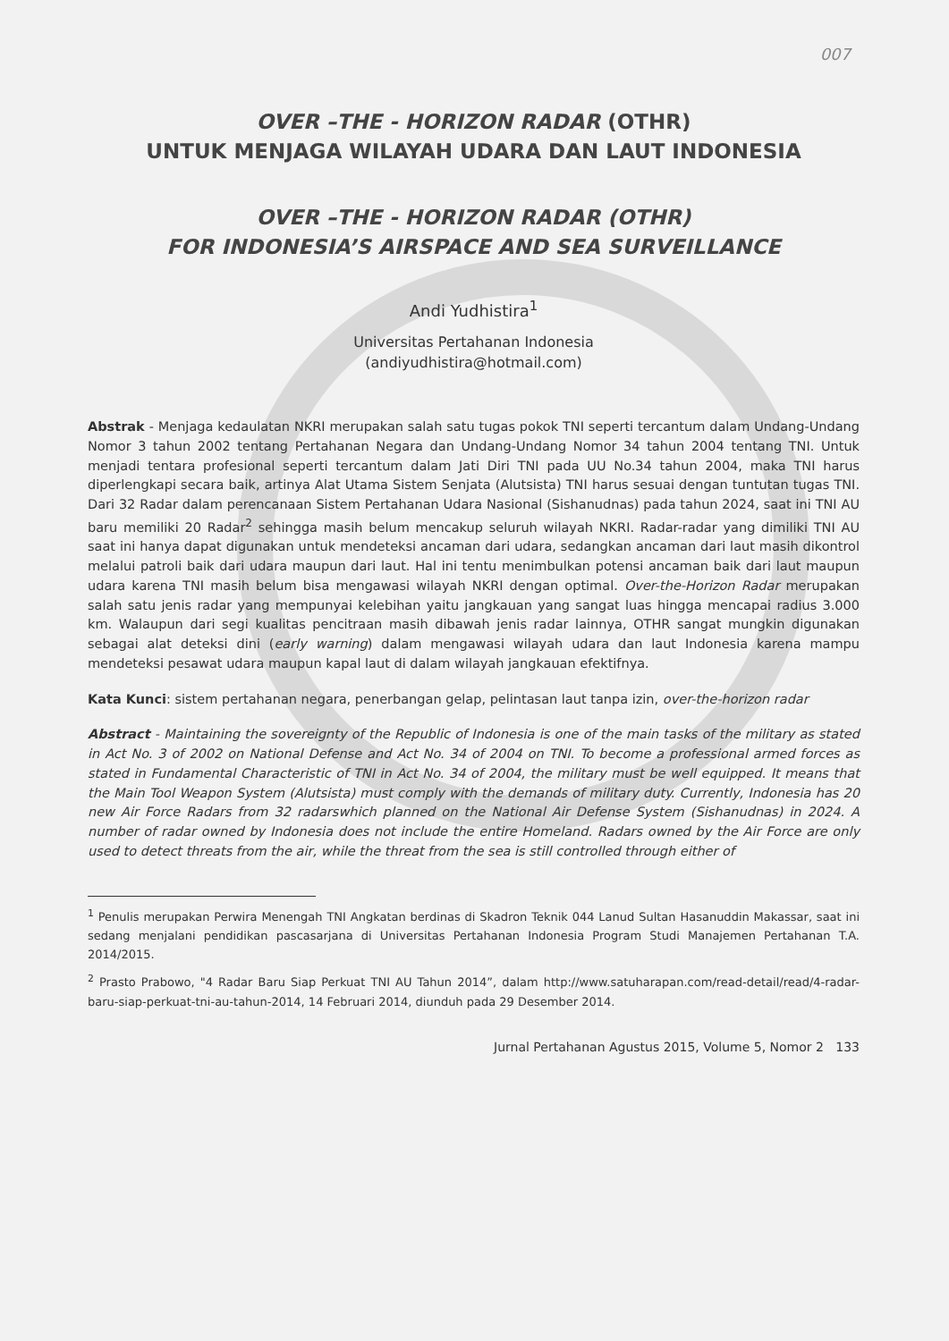007
OVER –THE - HORIZON RADAR (OTHR)
UNTUK MENJAGA WILAYAH UDARA DAN LAUT INDONESIA
OVER –THE - HORIZON RADAR (OTHR)
FOR INDONESIA’S AIRSPACE AND SEA SURVEILLANCE
Andi Yudhistira<sup>1</sup>
Universitas Pertahanan Indonesia
(andiyudhistira@hotmail.com)
Abstrak - Menjaga kedaulatan NKRI merupakan salah satu tugas pokok TNI seperti tercantum dalam Undang-Undang Nomor 3 tahun 2002 tentang Pertahanan Negara dan Undang-Undang Nomor 34 tahun 2004 tentang TNI. Untuk menjadi tentara profesional seperti tercantum dalam Jati Diri TNI pada UU No.34 tahun 2004, maka TNI harus diperlengkapi secara baik, artinya Alat Utama Sistem Senjata (Alutsista) TNI harus sesuai dengan tuntutan tugas TNI. Dari 32 Radar dalam perencanaan Sistem Pertahanan Udara Nasional (Sishanudnas) pada tahun 2024, saat ini TNI AU baru memiliki 20 Radar<sup>2</sup> sehingga masih belum mencakup seluruh wilayah NKRI. Radar-radar yang dimiliki TNI AU saat ini hanya dapat digunakan untuk mendeteksi ancaman dari udara, sedangkan ancaman dari laut masih dikontrol melalui patroli baik dari udara maupun dari laut. Hal ini tentu menimbulkan potensi ancaman baik dari laut maupun udara karena TNI masih belum bisa mengawasi wilayah NKRI dengan optimal. Over-the-Horizon Radar merupakan salah satu jenis radar yang mempunyai kelebihan yaitu jangkauan yang sangat luas hingga mencapai radius 3.000 km. Walaupun dari segi kualitas pencitraan masih dibawah jenis radar lainnya, OTHR sangat mungkin digunakan sebagai alat deteksi dini (early warning) dalam mengawasi wilayah udara dan laut Indonesia karena mampu mendeteksi pesawat udara maupun kapal laut di dalam wilayah jangkauan efektifnya.
Kata Kunci: sistem pertahanan negara, penerbangan gelap, pelintasan laut tanpa izin, over-the-horizon radar
Abstract - Maintaining the sovereignty of the Republic of Indonesia is one of the main tasks of the military as stated in Act No. 3 of 2002 on National Defense and Act No. 34 of 2004 on TNI. To become a professional armed forces as stated in Fundamental Characteristic of TNI in Act No. 34 of 2004, the military must be well equipped. It means that the Main Tool Weapon System (Alutsista) must comply with the demands of military duty. Currently, Indonesia has 20 new Air Force Radars from 32 radarswhich planned on the National Air Defense System (Sishanudnas) in 2024. A number of radar owned by Indonesia does not include the entire Homeland. Radars owned by the Air Force are only used to detect threats from the air, while the threat from the sea is still controlled through either of
<sup>1</sup> Penulis merupakan Perwira Menengah TNI Angkatan berdinas di Skadron Teknik 044 Lanud Sultan Hasanuddin Makassar, saat ini sedang menjalani pendidikan pascasarjana di Universitas Pertahanan Indonesia Program Studi Manajemen Pertahanan T.A. 2014/2015.
<sup>2</sup> Prasto Prabowo, "4 Radar Baru Siap Perkuat TNI AU Tahun 2014”, dalam http://www.satuharapan.com/read-detail/read/4-radar-baru-siap-perkuat-tni-au-tahun-2014, 14 Februari 2014, diunduh pada 29 Desember 2014.
Jurnal Pertahanan Agustus 2015, Volume 5, Nomor 2 133